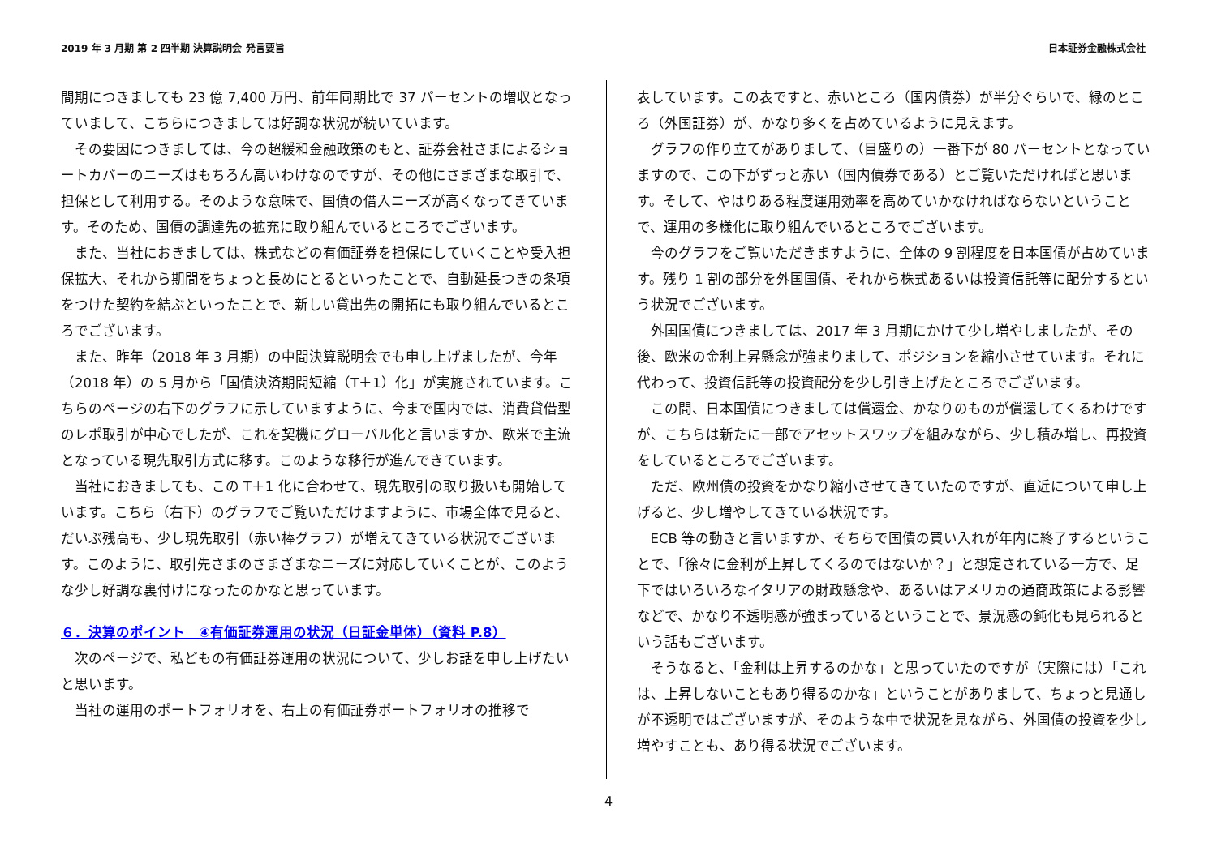2019 年 3 月期 第 2 四半期 決算説明会 発言要旨 日本証券金融株式会社
間期につきましても 23 億 7,400 万円、前年同期比で 37 パーセントの増収となっていまして、こちらにつきましては好調な状況が続いています。
その要因につきましては、今の超緩和金融政策のもと、証券会社さまによるショートカバーのニーズはもちろん高いわけなのですが、その他にさまざまな取引で、担保として利用する。そのような意味で、国債の借入ニーズが高くなってきています。そのため、国債の調達先の拡充に取り組んでいるところでございます。
また、当社におきましては、株式などの有価証券を担保にしていくことや受入担保拡大、それから期間をちょっと長めにとるといったことで、自動延長つきの条項をつけた契約を結ぶといったことで、新しい貸出先の開拓にも取り組んでいるところでございます。
また、昨年（2018 年 3 月期）の中間決算説明会でも申し上げましたが、今年（2018 年）の 5 月から「国債決済期間短縮（T＋1）化」が実施されています。こちらのページの右下のグラフに示していますように、今まで国内では、消費貸借型のレポ取引が中心でしたが、これを契機にグローバル化と言いますか、欧米で主流となっている現先取引方式に移す。このような移行が進んできています。
当社におきましても、この T＋1 化に合わせて、現先取引の取り扱いも開始しています。こちら（右下）のグラフでご覧いただけますように、市場全体で見ると、だいぶ残高も、少し現先取引（赤い棒グラフ）が増えてきている状況でございます。このように、取引先さまのさまざまなニーズに対応していくことが、このような少し好調な裏付けになったのかなと思っています。
６．決算のポイント　④有価証券運用の状況（日証金単体）（資料 P.8）
次のページで、私どもの有価証券運用の状況について、少しお話を申し上げたいと思います。
当社の運用のポートフォリオを、右上の有価証券ポートフォリオの推移で
表しています。この表ですと、赤いところ（国内債券）が半分ぐらいで、緑のところ（外国証券）が、かなり多くを占めているように見えます。
グラフの作り立てがありまして、（目盛りの）一番下が 80 パーセントとなっていますので、この下がずっと赤い（国内債券である）とご覧いただければと思います。そして、やはりある程度運用効率を高めていかなければならないということで、運用の多様化に取り組んでいるところでございます。
今のグラフをご覧いただきますように、全体の 9 割程度を日本国債が占めています。残り 1 割の部分を外国国債、それから株式あるいは投資信託等に配分するという状況でございます。
外国国債につきましては、2017 年 3 月期にかけて少し増やしましたが、その後、欧米の金利上昇懸念が強まりまして、ポジションを縮小させています。それに代わって、投資信託等の投資配分を少し引き上げたところでございます。
この間、日本国債につきましては償還金、かなりのものが償還してくるわけですが、こちらは新たに一部でアセットスワップを組みながら、少し積み増し、再投資をしているところでございます。
ただ、欧州債の投資をかなり縮小させてきていたのですが、直近について申し上げると、少し増やしてきている状況です。
ECB 等の動きと言いますか、そちらで国債の買い入れが年内に終了するということで、「徐々に金利が上昇してくるのではないか？」と想定されている一方で、足下ではいろいろなイタリアの財政懸念や、あるいはアメリカの通商政策による影響などで、かなり不透明感が強まっているということで、景況感の鈍化も見られるという話もございます。
そうなると、「金利は上昇するのかな」と思っていたのですが（実際には）「これは、上昇しないこともあり得るのかな」ということがありまして、ちょっと見通しが不透明ではございますが、そのような中で状況を見ながら、外国債の投資を少し増やすことも、あり得る状況でございます。
4